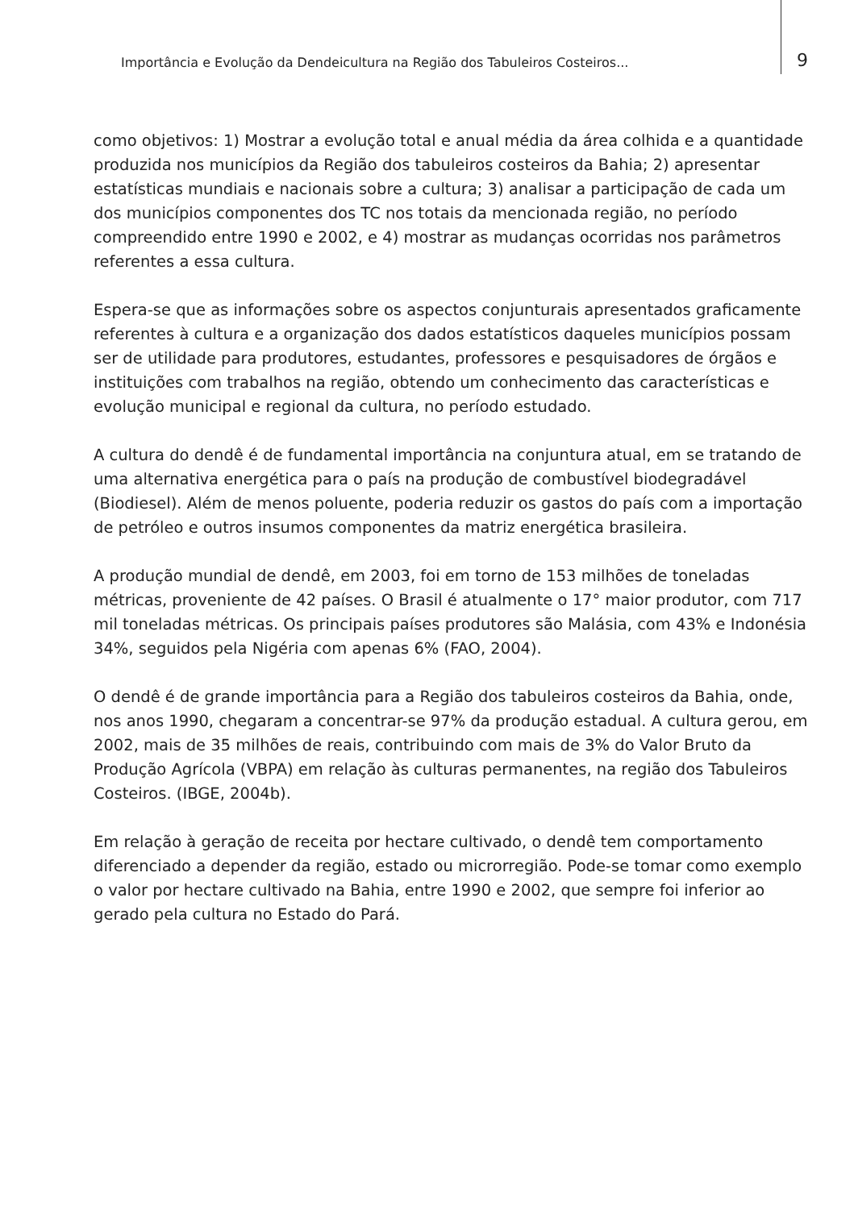Importância e Evolução da Dendeicultura na Região dos Tabuleiros Costeiros...
9
como objetivos: 1) Mostrar a evolução total e anual média da área colhida e a quantidade produzida nos municípios da Região dos tabuleiros costeiros da Bahia; 2) apresentar estatísticas mundiais e nacionais sobre a cultura; 3) analisar a participação de cada um dos municípios componentes dos TC nos totais da mencionada região, no período compreendido entre 1990 e 2002, e 4) mostrar as mudanças ocorridas nos parâmetros referentes a essa cultura.
Espera-se que as informações sobre os aspectos conjunturais apresentados graficamente referentes à cultura e a organização dos dados estatísticos daqueles municípios possam ser de utilidade para produtores, estudantes, professores e pesquisadores de órgãos e instituições com trabalhos na região, obtendo um conhecimento das características e evolução municipal e regional da cultura, no período estudado.
A cultura do dendê é de fundamental importância na conjuntura atual, em se tratando de uma alternativa energética para o país na produção de combustível biodegradável (Biodiesel). Além de menos poluente, poderia reduzir os gastos do país com a importação de petróleo e outros insumos componentes da matriz energética brasileira.
A produção mundial de dendê, em 2003, foi em torno de 153 milhões de toneladas métricas, proveniente de 42 países. O Brasil é atualmente o 17° maior produtor, com 717 mil toneladas métricas. Os principais países produtores são Malásia, com 43% e Indonésia 34%, seguidos pela Nigéria com apenas 6% (FAO, 2004).
O dendê é de grande importância para a Região dos tabuleiros costeiros da Bahia, onde, nos anos 1990, chegaram a concentrar-se 97% da produção estadual. A cultura gerou, em 2002, mais de 35 milhões de reais, contribuindo com mais de 3% do Valor Bruto da Produção Agrícola (VBPA) em relação às culturas permanentes, na região dos Tabuleiros Costeiros. (IBGE, 2004b).
Em relação à geração de receita por hectare cultivado, o dendê tem comportamento diferenciado a depender da região, estado ou microrregião. Pode-se tomar como exemplo o valor por hectare cultivado na Bahia, entre 1990 e 2002, que sempre foi inferior ao gerado pela cultura no Estado do Pará.